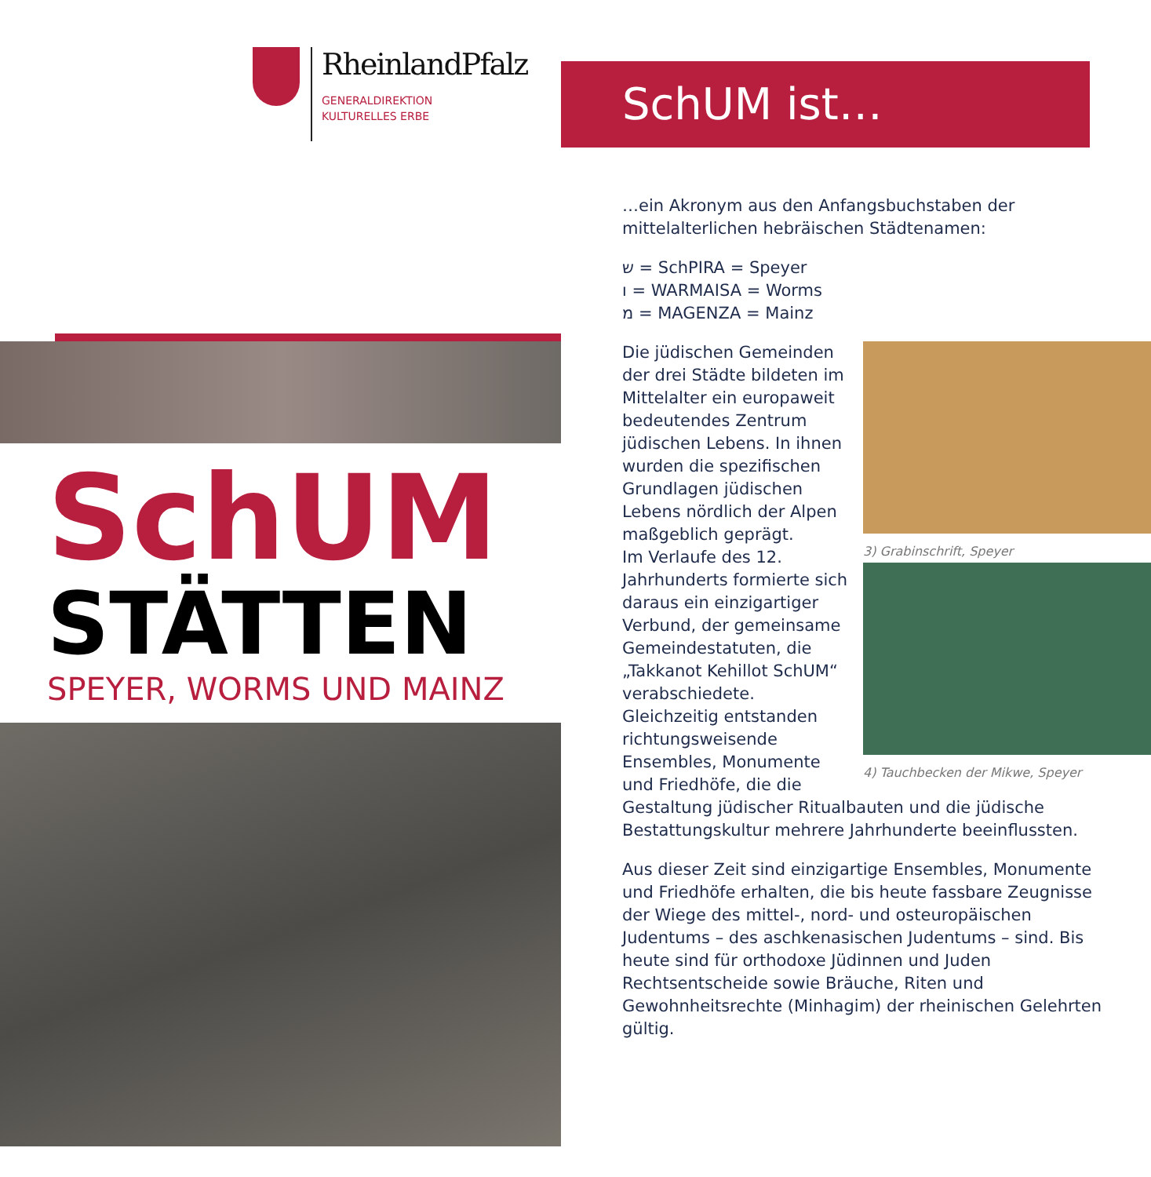RheinlandPfalz
GENERALDIREKTION
KULTURELLES ERBE
SchUM
STÄTTEN
SPEYER, WORMS UND MAINZ
SchUM ist…
…ein Akronym aus den Anfangsbuchstaben der mittelalterlichen hebräischen Städtenamen:
ש = SchPIRA = Speyer
ו = WARMAISA = Worms
מ = MAGENZA = Mainz
3) Grabinschrift, Speyer
Die jüdischen Gemeinden der drei Städte bildeten im Mittelalter ein europaweit bedeutendes Zentrum jüdischen Lebens. In ihnen wurden die spezifischen Grundlagen jüdischen Lebens nördlich der Alpen maßgeblich geprägt.
4) Tauchbecken der Mikwe, Speyer Im Verlaufe des 12. Jahrhunderts formierte sich daraus ein einzigartiger Verbund, der gemeinsame Gemeindestatuten, die „Takkanot Kehillot SchUM“ verabschiedete. Gleichzeitig entstanden richtungsweisende Ensembles, Monumente und Friedhöfe, die die Gestaltung jüdischer Ritualbauten und die jüdische Bestattungskultur mehrere Jahrhunderte beeinflussten.
Aus dieser Zeit sind einzigartige Ensembles, Monumente und Friedhöfe erhalten, die bis heute fassbare Zeugnisse der Wiege des mittel-, nord- und osteuropäischen Judentums – des aschkenasischen Judentums – sind. Bis heute sind für orthodoxe Jüdinnen und Juden Rechtsentscheide sowie Bräuche, Riten und Gewohnheitsrechte (Minhagim) der rheinischen Gelehrten gültig.